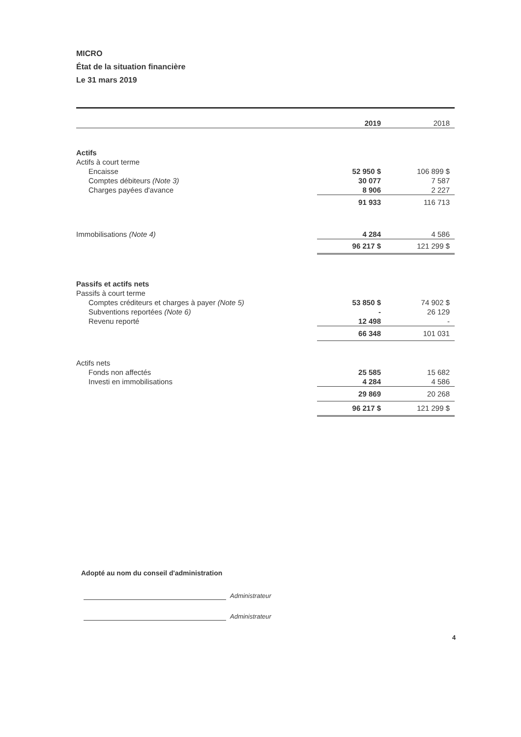MICRO
État de la situation financière
Le 31 mars 2019
| | 2019 | 2018 |
| --- | --- | --- |
| Actifs | | |
| Actifs à court terme | | |
| Encaisse | 52 950 $ | 106 899 $ |
| Comptes débiteurs (Note 3) | 30 077 | 7 587 |
| Charges payées d'avance | 8 906 | 2 227 |
| | 91 933 | 116 713 |
| Immobilisations (Note 4) | 4 284 | 4 586 |
| | 96 217 $ | 121 299 $ |
| Passifs et actifs nets | | |
| Passifs à court terme | | |
| Comptes créditeurs et charges à payer (Note 5) | 53 850 $ | 74 902 $ |
| Subventions reportées (Note 6) | - | 26 129 |
| Revenu reporté | 12 498 | - |
| | 66 348 | 101 031 |
| Actifs nets | | |
| Fonds non affectés | 25 585 | 15 682 |
| Investi en immobilisations | 4 284 | 4 586 |
| | 29 869 | 20 268 |
| | 96 217 $ | 121 299 $ |
Adopté au nom du conseil d'administration
Administrateur
Administrateur
4